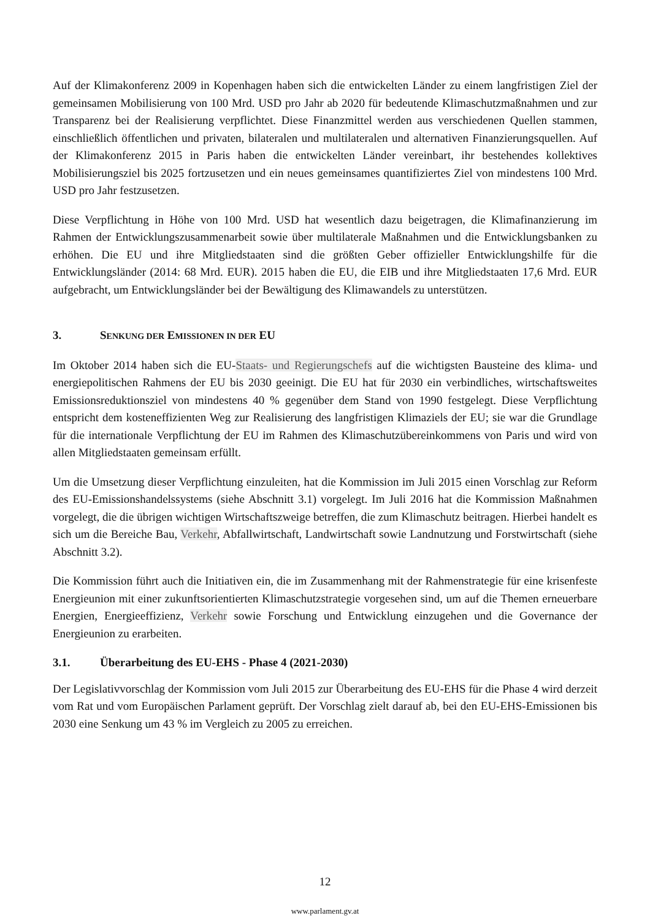Auf der Klimakonferenz 2009 in Kopenhagen haben sich die entwickelten Länder zu einem langfristigen Ziel der gemeinsamen Mobilisierung von 100 Mrd. USD pro Jahr ab 2020 für bedeutende Klimaschutzmaßnahmen und zur Transparenz bei der Realisierung verpflichtet. Diese Finanzmittel werden aus verschiedenen Quellen stammen, einschließlich öffentlichen und privaten, bilateralen und multilateralen und alternativen Finanzierungsquellen. Auf der Klimakonferenz 2015 in Paris haben die entwickelten Länder vereinbart, ihr bestehendes kollektives Mobilisierungsziel bis 2025 fortzusetzen und ein neues gemeinsames quantifiziertes Ziel von mindestens 100 Mrd. USD pro Jahr festzusetzen.
Diese Verpflichtung in Höhe von 100 Mrd. USD hat wesentlich dazu beigetragen, die Klimafinanzierung im Rahmen der Entwicklungszusammenarbeit sowie über multilaterale Maßnahmen und die Entwicklungsbanken zu erhöhen. Die EU und ihre Mitgliedstaaten sind die größten Geber offizieller Entwicklungshilfe für die Entwicklungsländer (2014: 68 Mrd. EUR). 2015 haben die EU, die EIB und ihre Mitgliedstaaten 17,6 Mrd. EUR aufgebracht, um Entwicklungsländer bei der Bewältigung des Klimawandels zu unterstützen.
3. SENKUNG DER EMISSIONEN IN DER EU
Im Oktober 2014 haben sich die EU-Staats- und Regierungschefs auf die wichtigsten Bausteine des klima- und energiepolitischen Rahmens der EU bis 2030 geeinigt. Die EU hat für 2030 ein verbindliches, wirtschaftsweites Emissionsreduktionsziel von mindestens 40 % gegenüber dem Stand von 1990 festgelegt. Diese Verpflichtung entspricht dem kosteneffizienten Weg zur Realisierung des langfristigen Klimaziels der EU; sie war die Grundlage für die internationale Verpflichtung der EU im Rahmen des Klimaschutzübereinkommens von Paris und wird von allen Mitgliedstaaten gemeinsam erfüllt.
Um die Umsetzung dieser Verpflichtung einzuleiten, hat die Kommission im Juli 2015 einen Vorschlag zur Reform des EU-Emissionshandelssystems (siehe Abschnitt 3.1) vorgelegt. Im Juli 2016 hat die Kommission Maßnahmen vorgelegt, die die übrigen wichtigen Wirtschaftszweige betreffen, die zum Klimaschutz beitragen. Hierbei handelt es sich um die Bereiche Bau, Verkehr, Abfallwirtschaft, Landwirtschaft sowie Landnutzung und Forstwirtschaft (siehe Abschnitt 3.2).
Die Kommission führt auch die Initiativen ein, die im Zusammenhang mit der Rahmenstrategie für eine krisenfeste Energieunion mit einer zukunftsorientierten Klimaschutzstrategie vorgesehen sind, um auf die Themen erneuerbare Energien, Energieeffizienz, Verkehr sowie Forschung und Entwicklung einzugehen und die Governance der Energieunion zu erarbeiten.
3.1. Überarbeitung des EU-EHS - Phase 4 (2021-2030)
Der Legislativvorschlag der Kommission vom Juli 2015 zur Überarbeitung des EU-EHS für die Phase 4 wird derzeit vom Rat und vom Europäischen Parlament geprüft. Der Vorschlag zielt darauf ab, bei den EU-EHS-Emissionen bis 2030 eine Senkung um 43 % im Vergleich zu 2005 zu erreichen.
12
www.parlament.gv.at